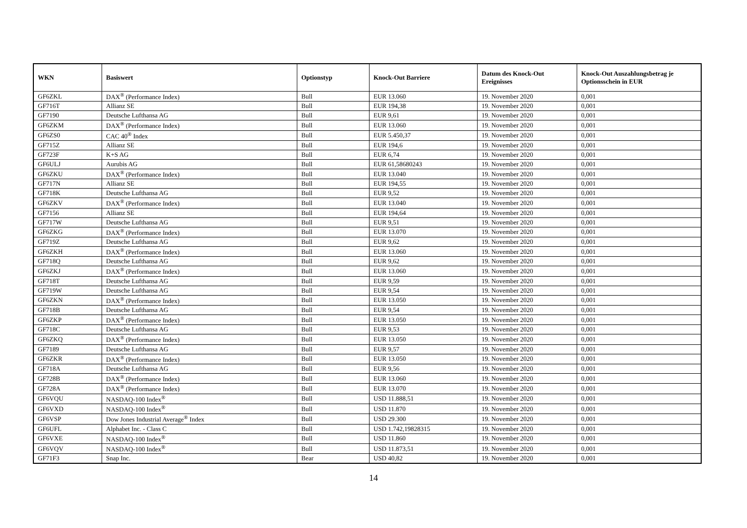| WKN | Basiswert | Optionstyp | Knock-Out Barriere | Datum des Knock-Out Ereignisses | Knock-Out Auszahlungsbetrag je Optionsschein in EUR |
| --- | --- | --- | --- | --- | --- |
| GF6ZKL | DAX<sup>®</sup> (Performance Index) | Bull | EUR 13.060 | 19. November 2020 | 0,001 |
| GF716T | Allianz SE | Bull | EUR 194,38 | 19. November 2020 | 0,001 |
| GF7190 | Deutsche Lufthansa AG | Bull | EUR 9,61 | 19. November 2020 | 0,001 |
| GF6ZKM | DAX<sup>®</sup> (Performance Index) | Bull | EUR 13.060 | 19. November 2020 | 0,001 |
| GF6ZS0 | CAC 40<sup>®</sup> Index | Bull | EUR 5.450,37 | 19. November 2020 | 0,001 |
| GF715Z | Allianz SE | Bull | EUR 194,6 | 19. November 2020 | 0,001 |
| GF723F | K+S AG | Bull | EUR 6,74 | 19. November 2020 | 0,001 |
| GF6ULJ | Aurubis AG | Bull | EUR 61,58680243 | 19. November 2020 | 0,001 |
| GF6ZKU | DAX<sup>®</sup> (Performance Index) | Bull | EUR 13.040 | 19. November 2020 | 0,001 |
| GF717N | Allianz SE | Bull | EUR 194,55 | 19. November 2020 | 0,001 |
| GF718K | Deutsche Lufthansa AG | Bull | EUR 9,52 | 19. November 2020 | 0,001 |
| GF6ZKV | DAX<sup>®</sup> (Performance Index) | Bull | EUR 13.040 | 19. November 2020 | 0,001 |
| GF7156 | Allianz SE | Bull | EUR 194,64 | 19. November 2020 | 0,001 |
| GF717W | Deutsche Lufthansa AG | Bull | EUR 9,51 | 19. November 2020 | 0,001 |
| GF6ZKG | DAX<sup>®</sup> (Performance Index) | Bull | EUR 13.070 | 19. November 2020 | 0,001 |
| GF719Z | Deutsche Lufthansa AG | Bull | EUR 9,62 | 19. November 2020 | 0,001 |
| GF6ZKH | DAX<sup>®</sup> (Performance Index) | Bull | EUR 13.060 | 19. November 2020 | 0,001 |
| GF718Q | Deutsche Lufthansa AG | Bull | EUR 9,62 | 19. November 2020 | 0,001 |
| GF6ZKJ | DAX<sup>®</sup> (Performance Index) | Bull | EUR 13.060 | 19. November 2020 | 0,001 |
| GF718T | Deutsche Lufthansa AG | Bull | EUR 9,59 | 19. November 2020 | 0,001 |
| GF719W | Deutsche Lufthansa AG | Bull | EUR 9,54 | 19. November 2020 | 0,001 |
| GF6ZKN | DAX<sup>®</sup> (Performance Index) | Bull | EUR 13.050 | 19. November 2020 | 0,001 |
| GF718B | Deutsche Lufthansa AG | Bull | EUR 9,54 | 19. November 2020 | 0,001 |
| GF6ZKP | DAX<sup>®</sup> (Performance Index) | Bull | EUR 13.050 | 19. November 2020 | 0,001 |
| GF718C | Deutsche Lufthansa AG | Bull | EUR 9,53 | 19. November 2020 | 0,001 |
| GF6ZKQ | DAX<sup>®</sup> (Performance Index) | Bull | EUR 13.050 | 19. November 2020 | 0,001 |
| GF7189 | Deutsche Lufthansa AG | Bull | EUR 9,57 | 19. November 2020 | 0,001 |
| GF6ZKR | DAX<sup>®</sup> (Performance Index) | Bull | EUR 13.050 | 19. November 2020 | 0,001 |
| GF718A | Deutsche Lufthansa AG | Bull | EUR 9,56 | 19. November 2020 | 0,001 |
| GF728B | DAX<sup>®</sup> (Performance Index) | Bull | EUR 13.060 | 19. November 2020 | 0,001 |
| GF728A | DAX<sup>®</sup> (Performance Index) | Bull | EUR 13.070 | 19. November 2020 | 0,001 |
| GF6VQU | NASDAQ-100 Index<sup>®</sup> | Bull | USD 11.888,51 | 19. November 2020 | 0,001 |
| GF6VXD | NASDAQ-100 Index<sup>®</sup> | Bull | USD 11.870 | 19. November 2020 | 0,001 |
| GF6VSP | Dow Jones Industrial Average<sup>®</sup> Index | Bull | USD 29.300 | 19. November 2020 | 0,001 |
| GF6UFL | Alphabet Inc. - Class C | Bull | USD 1.742,19828315 | 19. November 2020 | 0,001 |
| GF6VXE | NASDAQ-100 Index<sup>®</sup> | Bull | USD 11.860 | 19. November 2020 | 0,001 |
| GF6VQV | NASDAQ-100 Index<sup>®</sup> | Bull | USD 11.873,51 | 19. November 2020 | 0,001 |
| GF71F3 | Snap Inc. | Bear | USD 40,82 | 19. November 2020 | 0,001 |
14